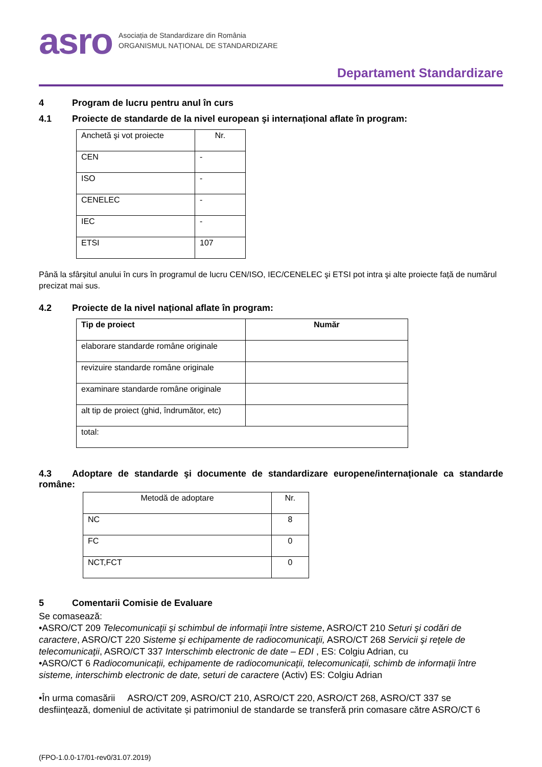asro
Asociația de Standardizare din România
ORGANISMUL NAȚIONAL DE STANDARDIZARE
Departament Standardizare
4 Program de lucru pentru anul în curs
4.1 Proiecte de standarde de la nivel european şi internațional aflate în program:
| Anchetă şi vot proiecte | Nr. |
| CEN | - |
| ISO | - |
| CENELEC | - |
| IEC | - |
| ETSI | 107 |
Până la sfârșitul anului în curs în programul de lucru CEN/ISO, IEC/CENELEC şi ETSI pot intra şi alte proiecte față de numărul precizat mai sus.
4.2 Proiecte de la nivel național aflate în program:
| Tip de proiect | Număr |
| --- | --- |
| elaborare standarde române originale | |
| revizuire standarde române originale | |
| examinare standarde române originale | |
| alt tip de proiect (ghid, îndrumător, etc) | |
| total: | |
4.3 Adoptare de standarde şi documente de standardizare europene/internaționale ca standarde române:
| Metodă de adoptare | Nr. |
| NC | 8 |
| FC | 0 |
| NCT,FCT | 0 |
5 Comentarii Comisie de Evaluare
Se comasează:
•ASRO/CT 209 Telecomunicaţii şi schimbul de informaţii între sisteme, ASRO/CT 210 Seturi şi codări de caractere, ASRO/CT 220 Sisteme şi echipamente de radiocomunicaţii, ASRO/CT 268 Servicii şi reţele de telecomunicaţii, ASRO/CT 337 Interschimb electronic de date – EDI , ES: Colgiu Adrian, cu
•ASRO/CT 6 Radiocomunicații, echipamente de radiocomunicații, telecomunicații, schimb de informații între sisteme, interschimb electronic de date, seturi de caractere (Activ) ES: Colgiu Adrian
•În urma comasării ASRO/CT 209, ASRO/CT 210, ASRO/CT 220, ASRO/CT 268, ASRO/CT 337 se desființează, domeniul de activitate și patrimoniul de standarde se transferă prin comasare către ASRO/CT 6
(FPO-1.0.0-17/01-rev0/31.07.2019)